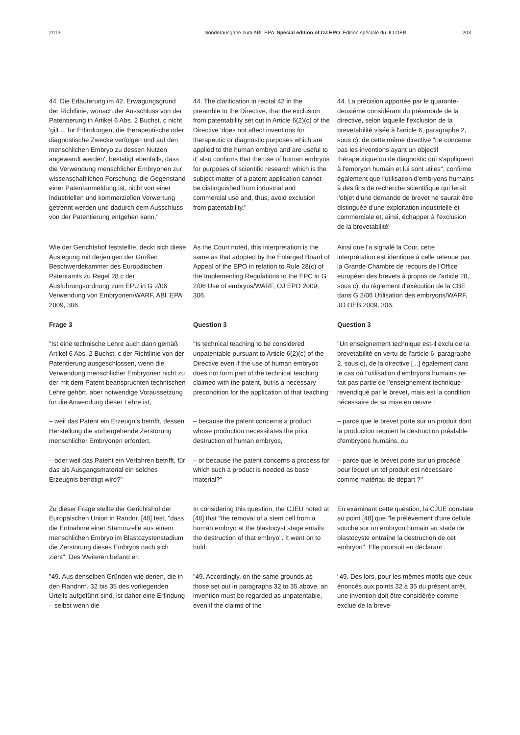2013 Sonderausgabe zum ABl. EPA Special edition of OJ EPO Edition spéciale du JO OEB 203
44. Die Erläuterung im 42. Erwägungsgrund der Richtlinie, wonach der Ausschluss von der Patentierung in Artikel 6 Abs. 2 Buchst. c nicht 'gilt ... für Erfindungen, die therapeutische oder diagnostische Zwecke verfolgen und auf den menschlichen Embryo zu dessen Nutzen angewandt werden', bestätigt ebenfalls, dass die Verwendung menschlicher Embryonen zur wissenschaftlichen Forschung, die Gegenstand einer Patentanmeldung ist, nicht von einer industriellen und kommerziellen Verwertung getrennt werden und dadurch dem Ausschluss von der Patentierung entgehen kann."
44. The clarification in recital 42 in the preamble to the Directive, that the exclusion from patentability set out in Article 6(2)(c) of the Directive 'does not affect inventions for therapeutic or diagnostic purposes which are applied to the human embryo and are useful to it' also confirms that the use of human embryos for purposes of scientific research which is the subject-matter of a patent application cannot be distinguished from industrial and commercial use and, thus, avoid exclusion from patentability."
44. La précision apportée par le quarante-deuxième considérant du préambule de la directive, selon laquelle l'exclusion de la brevetabilité visée à l'article 6, paragraphe 2, sous c), de cette même directive "ne concerne pas les inventions ayant un objectif thérapeutique ou de diagnostic qui s'appliquent à l'embryon humain et lui sont utiles", confirme également que l'utilisation d'embryons humains à des fins de recherche scientifique qui ferait l'objet d'une demande de brevet ne saurait être distinguée d'une exploitation industrielle et commerciale et, ainsi, échapper à l'exclusion de la brevetabilité"
Wie der Gerichtshof feststellte, deckt sich diese Auslegung mit derjenigen der Großen Beschwerdekammer des Europäischen Patentamts zu Regel 28 c der Ausführungsordnung zum EPÜ in G 2/06 Verwendung von Embryonen/WARF, ABl. EPA 2009, 306.
As the Court noted, this interpretation is the same as that adopted by the Enlarged Board of Appeal of the EPO in relation to Rule 28(c) of the Implementing Regulations to the EPC in G 2/06 Use of embryos/WARF, OJ EPO 2009, 306.
Ainsi que l'a signalé la Cour, cette interprétation est identique à celle retenue par la Grande Chambre de recours de l'Office européen des brevets à propos de l'article 28, sous c), du règlement d'exécution de la CBE dans G 2/06 Utilisation des embryons/WARF, JO OEB 2009, 306.
Frage 3
Question 3
Question 3
"Ist eine technische Lehre auch dann gemäß Artikel 6 Abs. 2 Buchst. c der Richtlinie von der Patentierung ausgeschlossen, wenn die Verwendung menschlicher Embryonen nicht zu der mit dem Patent beanspruchten technischen Lehre gehört, aber notwendige Voraussetzung für die Anwendung dieser Lehre ist,
"Is technical teaching to be considered unpatentable pursuant to Article 6(2)(c) of the Directive even if the use of human embryos does not form part of the technical teaching claimed with the patent, but is a necessary precondition for the application of that teaching:
"Un enseignement technique est-il exclu de la brevetabilité en vertu de l'article 6, paragraphe 2, sous c), de la directive [...] également dans le cas où l'utilisation d'embryons humains ne fait pas partie de l'enseignement technique revendiqué par le brevet, mais est la condition nécessaire de sa mise en œuvre :
– weil das Patent ein Erzeugnis betrifft, dessen Herstellung die vorhergehende Zerstörung menschlicher Embryonen erfordert,
– because the patent concerns a product whose production necessitates the prior destruction of human embryos,
– parce que le brevet porte sur un produit dont la production requiert la destruction préalable d'embryons humains, ou
– oder weil das Patent ein Verfahren betrifft, für das als Ausgangsmaterial ein solches Erzeugnis benötigt wird?"
– or because the patent concerns a process for which such a product is needed as base material?"
– parce que le brevet porte sur un procédé pour lequel un tel produit est nécessaire comme matériau de départ ?"
Zu dieser Frage stellte der Gerichtshof der Europäischen Union in Randnr. [48] fest, "dass die Entnahme einer Stammzelle aus einem menschlichen Embryo im Blastozystenstadium die Zerstörung dieses Embryos nach sich zieht". Des Weiteren befand er:
In considering this question, the CJEU noted at [48] that "the removal of a stem cell from a human embryo at the blastocyst stage entails the destruction of that embryo". It went on to hold:
En examinant cette question, la CJUE constate au point [48] que "le prélèvement d'une cellule souche sur un embryon humain au stade de blastocyste entraîne la destruction de cet embryon". Elle poursuit en déclarant :
"49. Aus denselben Gründen wie denen, die in den Randnrn. 32 bis 35 des vorliegenden Urteils aufgeführt sind, ist daher eine Erfindung – selbst wenn die
"49. Accordingly, on the same grounds as those set out in paragraphs 32 to 35 above, an invention must be regarded as unpatentable, even if the claims of the
"49. Dès lors, pour les mêmes motifs que ceux énoncés aux points 32 à 35 du présent arrêt, une invention doit être considérée comme exclue de la breve-